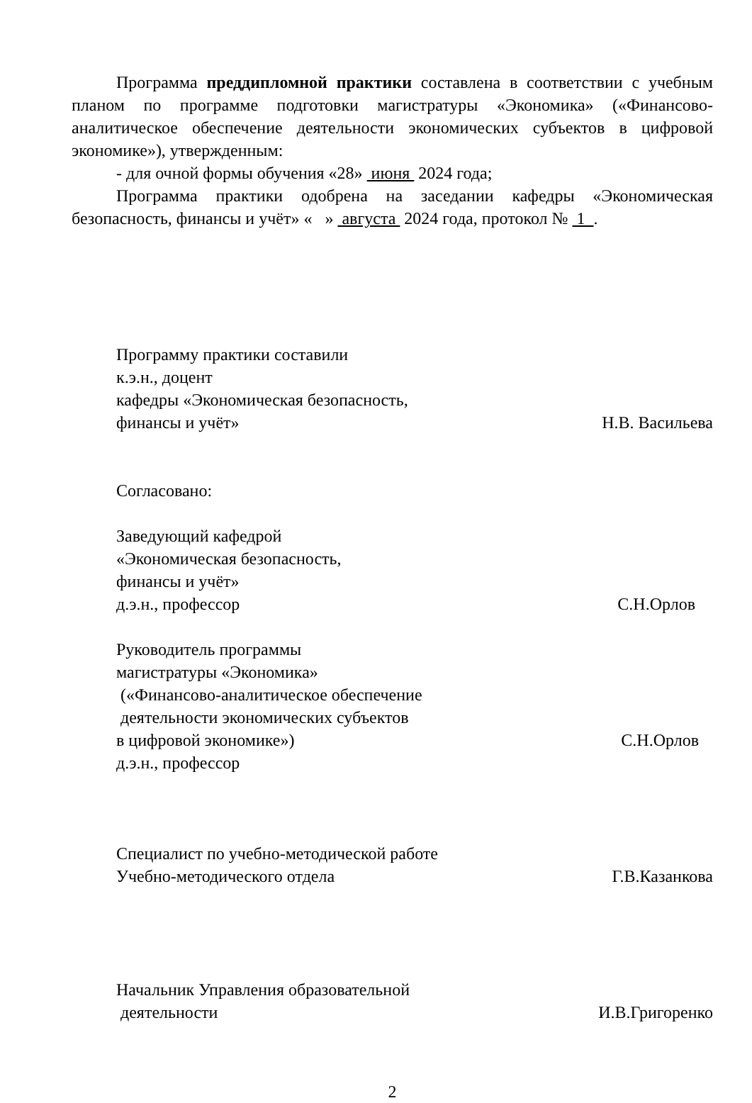Программа преддипломной практики составлена в соответствии с учебным планом по программе подготовки магистратуры «Экономика» («Финансово-аналитическое обеспечение деятельности экономических субъектов в цифровой экономике»), утвержденным:
- для очной формы обучения «28» июня 2024 года;
Программа практики одобрена на заседании кафедры «Экономическая безопасность, финансы и учёт» « » августа 2024 года, протокол № 1 .
Программу практики составили
к.э.н., доцент
кафедры «Экономическая безопасность,
финансы и учёт»
Н.В. Васильева
Согласовано:
Заведующий кафедрой
«Экономическая безопасность,
финансы и учёт»
д.э.н., профессор
С.Н.Орлов
Руководитель программы
магистратуры «Экономика»
(«Финансово-аналитическое обеспечение
деятельности экономических субъектов
в цифровой экономике»)
д.э.н., профессор
С.Н.Орлов
Специалист по учебно-методической работе
Учебно-методического отдела
Г.В.Казанкова
Начальник Управления образовательной
деятельности
И.В.Григоренко
2